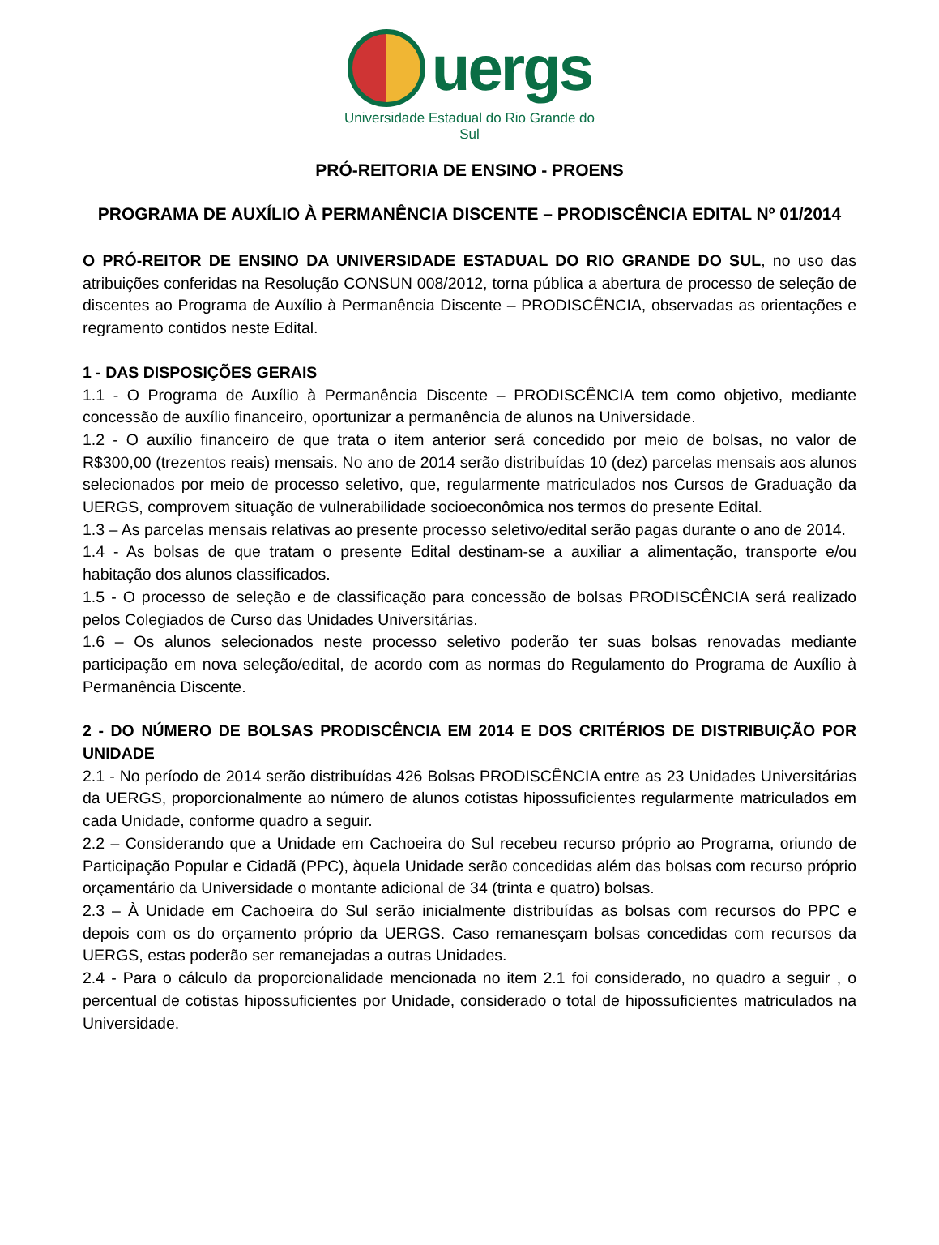uergs
Universidade Estadual do Rio Grande do Sul
PRÓ-REITORIA DE ENSINO - PROENS
PROGRAMA DE AUXÍLIO À PERMANÊNCIA DISCENTE – PRODISCÊNCIA EDITAL Nº 01/2014
O PRÓ-REITOR DE ENSINO DA UNIVERSIDADE ESTADUAL DO RIO GRANDE DO SUL, no uso das atribuições conferidas na Resolução CONSUN 008/2012, torna pública a abertura de processo de seleção de discentes ao Programa de Auxílio à Permanência Discente – PRODISCÊNCIA, observadas as orientações e regramento contidos neste Edital.
1 - DAS DISPOSIÇÕES GERAIS
1.1 - O Programa de Auxílio à Permanência Discente – PRODISCÊNCIA tem como objetivo, mediante concessão de auxílio financeiro, oportunizar a permanência de alunos na Universidade.
1.2 - O auxílio financeiro de que trata o item anterior será concedido por meio de bolsas, no valor de R$300,00 (trezentos reais) mensais. No ano de 2014 serão distribuídas 10 (dez) parcelas mensais aos alunos selecionados por meio de processo seletivo, que, regularmente matriculados nos Cursos de Graduação da UERGS, comprovem situação de vulnerabilidade socioeconômica nos termos do presente Edital.
1.3 – As parcelas mensais relativas ao presente processo seletivo/edital serão pagas durante o ano de 2014.
1.4 - As bolsas de que tratam o presente Edital destinam-se a auxiliar a alimentação, transporte e/ou habitação dos alunos classificados.
1.5 - O processo de seleção e de classificação para concessão de bolsas PRODISCÊNCIA será realizado pelos Colegiados de Curso das Unidades Universitárias.
1.6 – Os alunos selecionados neste processo seletivo poderão ter suas bolsas renovadas mediante participação em nova seleção/edital, de acordo com as normas do Regulamento do Programa de Auxílio à Permanência Discente.
2 - DO NÚMERO DE BOLSAS PRODISCÊNCIA EM 2014 E DOS CRITÉRIOS DE DISTRIBUIÇÃO POR UNIDADE
2.1 - No período de 2014 serão distribuídas 426 Bolsas PRODISCÊNCIA entre as 23 Unidades Universitárias da UERGS, proporcionalmente ao número de alunos cotistas hipossuficientes regularmente matriculados em cada Unidade, conforme quadro a seguir.
2.2 – Considerando que a Unidade em Cachoeira do Sul recebeu recurso próprio ao Programa, oriundo de Participação Popular e Cidadã (PPC), àquela Unidade serão concedidas além das bolsas com recurso próprio orçamentário da Universidade o montante adicional de 34 (trinta e quatro) bolsas.
2.3 – À Unidade em Cachoeira do Sul serão inicialmente distribuídas as bolsas com recursos do PPC e depois com os do orçamento próprio da UERGS. Caso remanesçam bolsas concedidas com recursos da UERGS, estas poderão ser remanejadas a outras Unidades.
2.4 - Para o cálculo da proporcionalidade mencionada no item 2.1 foi considerado, no quadro a seguir , o percentual de cotistas hipossuficientes por Unidade, considerado o total de hipossuficientes matriculados na Universidade.